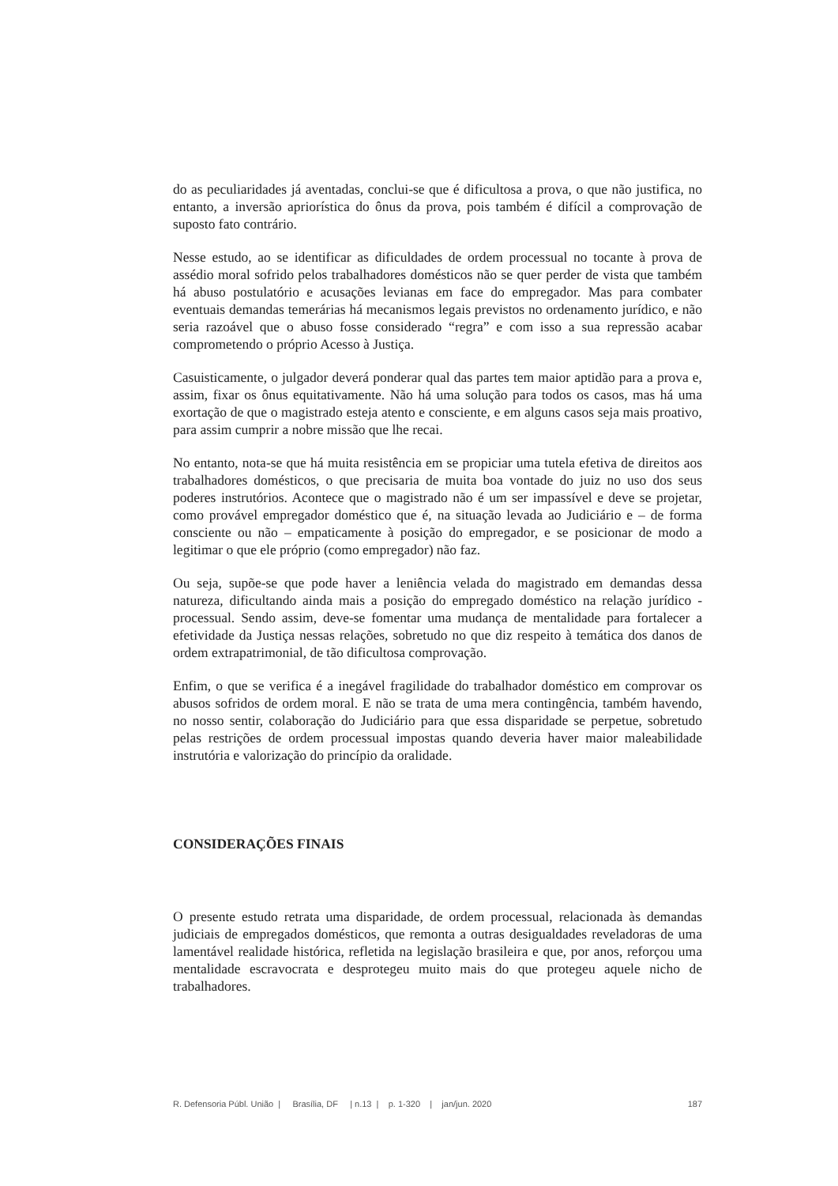do as peculiaridades já aventadas, conclui-se que é dificultosa a prova, o que não justifica, no entanto, a inversão apriorística do ônus da prova, pois também é difícil a comprovação de suposto fato contrário.
Nesse estudo, ao se identificar as dificuldades de ordem processual no tocante à prova de assédio moral sofrido pelos trabalhadores domésticos não se quer perder de vista que também há abuso postulatório e acusações levianas em face do empregador. Mas para combater eventuais demandas temerárias há mecanismos legais previstos no ordenamento jurídico, e não seria razoável que o abuso fosse considerado “regra” e com isso a sua repressão acabar comprometendo o próprio Acesso à Justiça.
Casuisticamente, o julgador deverá ponderar qual das partes tem maior aptidão para a prova e, assim, fixar os ônus equitativamente. Não há uma solução para todos os casos, mas há uma exortação de que o magistrado esteja atento e consciente, e em alguns casos seja mais proativo, para assim cumprir a nobre missão que lhe recai.
No entanto, nota-se que há muita resistência em se propiciar uma tutela efetiva de direitos aos trabalhadores domésticos, o que precisaria de muita boa vontade do juiz no uso dos seus poderes instrutórios. Acontece que o magistrado não é um ser impassível e deve se projetar, como provável empregador doméstico que é, na situação levada ao Judiciário e – de forma consciente ou não – empaticamente à posição do empregador, e se posicionar de modo a legitimar o que ele próprio (como empregador) não faz.
Ou seja, supõe-se que pode haver a leniência velada do magistrado em demandas dessa natureza, dificultando ainda mais a posição do empregado doméstico na relação jurídico -processual. Sendo assim, deve-se fomentar uma mudança de mentalidade para fortalecer a efetividade da Justiça nessas relações, sobretudo no que diz respeito à temática dos danos de ordem extrapatrimonial, de tão dificultosa comprovação.
Enfim, o que se verifica é a inegável fragilidade do trabalhador doméstico em comprovar os abusos sofridos de ordem moral. E não se trata de uma mera contingência, também havendo, no nosso sentir, colaboração do Judiciário para que essa disparidade se perpetue, sobretudo pelas restrições de ordem processual impostas quando deveria haver maior maleabilidade instrutória e valorização do princípio da oralidade.
CONSIDERAÇÕES FINAIS
O presente estudo retrata uma disparidade, de ordem processual, relacionada às demandas judiciais de empregados domésticos, que remonta a outras desigualdades reveladoras de uma lamentável realidade histórica, refletida na legislação brasileira e que, por anos, reforçou uma mentalidade escravocrata e desprotegeu muito mais do que protegeu aquele nicho de trabalhadores.
R. Defensoria Públ. União | Brasília, DF | n.13 | p. 1-320 | jan/jun. 2020 187